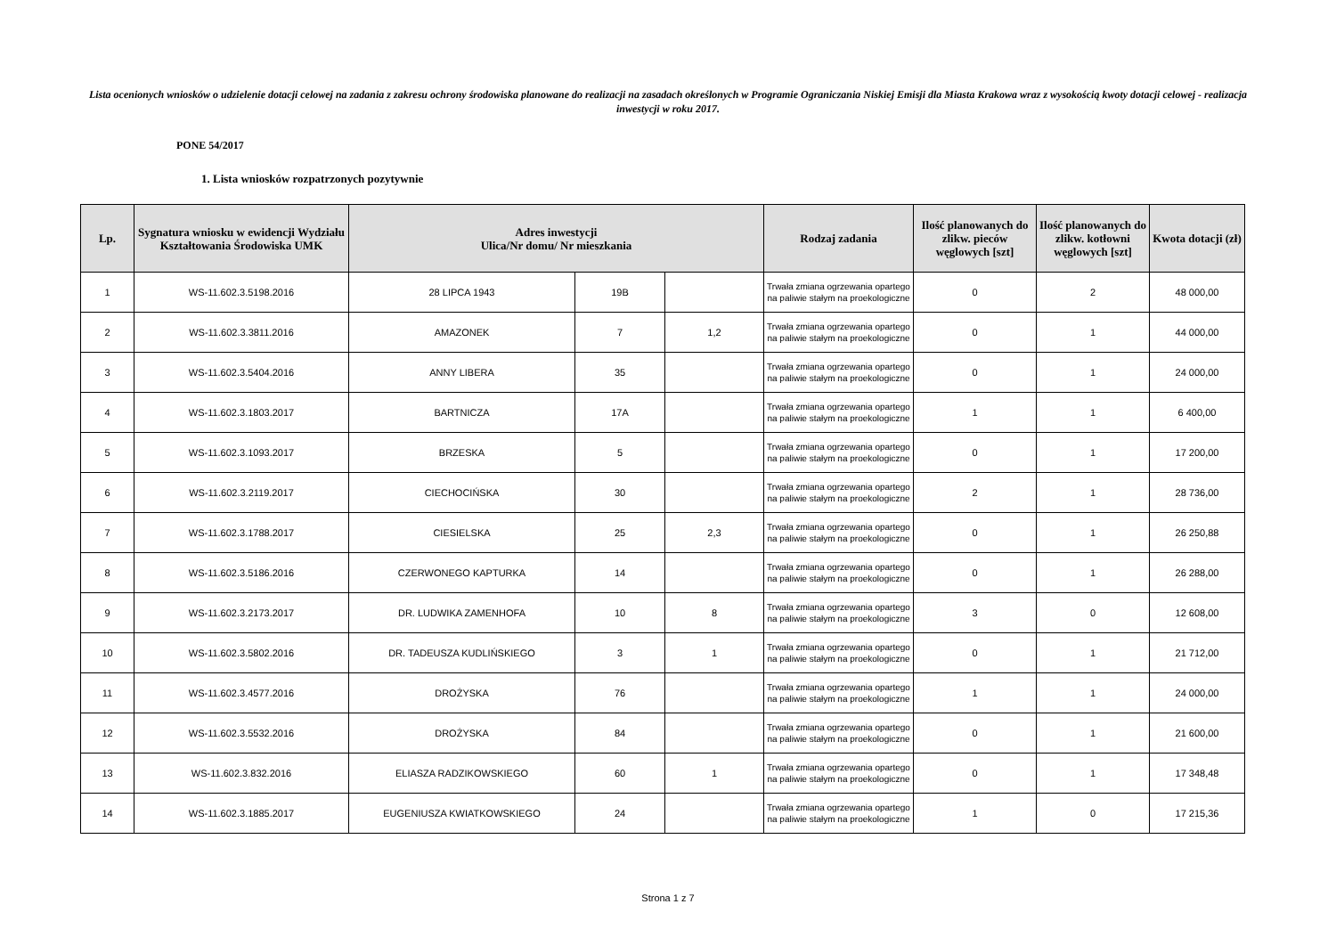Lista ocenionych wniosków o udzielenie dotacji celowej na zadania z zakresu ochrony środowiska planowane do realizacji na zasadach określonych w Programie Ograniczania Niskiej Emisji dla Miasta Krakowa wraz z wysokością kwoty dotacji celowej - realizacja inwestycji w roku 2017.
PONE 54/2017
1. Lista wniosków rozpatrzonych pozytywnie
| Lp. | Sygnatura wniosku w ewidencji Wydziału Kształtowania Środowiska UMK | Adres inwestycji Ulica/Nr domu/ Nr mieszkania | | | Rodzaj zadania | Ilość planowanych do zlikw. pieców węglowych [szt] | Ilość planowanych do zlikw. kotłowni węglowych [szt] | Kwota dotacji (zł) |
| --- | --- | --- | --- | --- | --- | --- | --- | --- |
| 1 | WS-11.602.3.5198.2016 | 28 LIPCA 1943 | 19B | | Trwała zmiana ogrzewania opartego na paliwie stałym na proekologiczne | 0 | 2 | 48 000,00 |
| 2 | WS-11.602.3.3811.2016 | AMAZONEK | 7 | 1,2 | Trwała zmiana ogrzewania opartego na paliwie stałym na proekologiczne | 0 | 1 | 44 000,00 |
| 3 | WS-11.602.3.5404.2016 | ANNY LIBERA | 35 | | Trwała zmiana ogrzewania opartego na paliwie stałym na proekologiczne | 0 | 1 | 24 000,00 |
| 4 | WS-11.602.3.1803.2017 | BARTNICZA | 17A | | Trwała zmiana ogrzewania opartego na paliwie stałym na proekologiczne | 1 | 1 | 6 400,00 |
| 5 | WS-11.602.3.1093.2017 | BRZESKA | 5 | | Trwała zmiana ogrzewania opartego na paliwie stałym na proekologiczne | 0 | 1 | 17 200,00 |
| 6 | WS-11.602.3.2119.2017 | CIECHOCIŃSKA | 30 | | Trwała zmiana ogrzewania opartego na paliwie stałym na proekologiczne | 2 | 1 | 28 736,00 |
| 7 | WS-11.602.3.1788.2017 | CIESIELSKA | 25 | 2,3 | Trwała zmiana ogrzewania opartego na paliwie stałym na proekologiczne | 0 | 1 | 26 250,88 |
| 8 | WS-11.602.3.5186.2016 | CZERWONEGO KAPTURKA | 14 | | Trwała zmiana ogrzewania opartego na paliwie stałym na proekologiczne | 0 | 1 | 26 288,00 |
| 9 | WS-11.602.3.2173.2017 | DR. LUDWIKA ZAMENHOFA | 10 | 8 | Trwała zmiana ogrzewania opartego na paliwie stałym na proekologiczne | 3 | 0 | 12 608,00 |
| 10 | WS-11.602.3.5802.2016 | DR. TADEUSZA KUDLIŃSKIEGO | 3 | 1 | Trwała zmiana ogrzewania opartego na paliwie stałym na proekologiczne | 0 | 1 | 21 712,00 |
| 11 | WS-11.602.3.4577.2016 | DROŻYSKA | 76 | | Trwała zmiana ogrzewania opartego na paliwie stałym na proekologiczne | 1 | 1 | 24 000,00 |
| 12 | WS-11.602.3.5532.2016 | DROŻYSKA | 84 | | Trwała zmiana ogrzewania opartego na paliwie stałym na proekologiczne | 0 | 1 | 21 600,00 |
| 13 | WS-11.602.3.832.2016 | ELIASZA RADZIKOWSKIEGO | 60 | 1 | Trwała zmiana ogrzewania opartego na paliwie stałym na proekologiczne | 0 | 1 | 17 348,48 |
| 14 | WS-11.602.3.1885.2017 | EUGENIUSZA KWIATKOWSKIEGO | 24 | | Trwała zmiana ogrzewania opartego na paliwie stałym na proekologiczne | 1 | 0 | 17 215,36 |
Strona 1 z 7